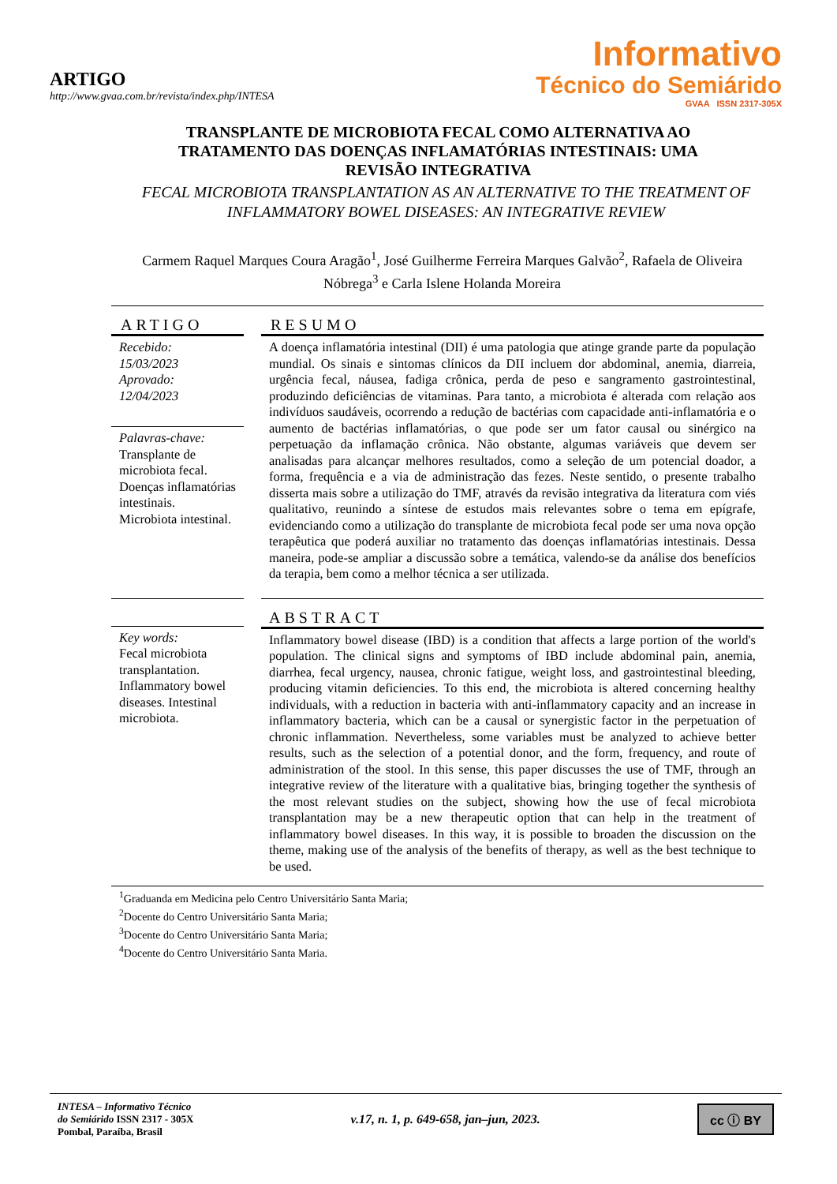ARTIGO
http://www.gvaa.com.br/revista/index.php/INTESA
Informativo
Técnico do Semiárido
GVAA ISSN 2317-305X
TRANSPLANTE DE MICROBIOTA FECAL COMO ALTERNATIVA AO TRATAMENTO DAS DOENÇAS INFLAMATÓRIAS INTESTINAIS: UMA REVISÃO INTEGRATIVA
FECAL MICROBIOTA TRANSPLANTATION AS AN ALTERNATIVE TO THE TREATMENT OF INFLAMMATORY BOWEL DISEASES: AN INTEGRATIVE REVIEW
Carmem Raquel Marques Coura Aragão<sup>1</sup>, José Guilherme Ferreira Marques Galvão<sup>2</sup>, Rafaela de Oliveira Nóbrega<sup>3</sup> e Carla Islene Holanda Moreira
ARTIGO
Recebido:
15/03/2023
Aprovado:
12/04/2023
Palavras-chave:
Transplante de microbiota fecal. Doenças inflamatórias intestinais. Microbiota intestinal.
RESUMO
A doença inflamatória intestinal (DII) é uma patologia que atinge grande parte da população mundial. Os sinais e sintomas clínicos da DII incluem dor abdominal, anemia, diarreia, urgência fecal, náusea, fadiga crônica, perda de peso e sangramento gastrointestinal, produzindo deficiências de vitaminas. Para tanto, a microbiota é alterada com relação aos indivíduos saudáveis, ocorrendo a redução de bactérias com capacidade anti-inflamatória e o aumento de bactérias inflamatórias, o que pode ser um fator causal ou sinérgico na perpetuação da inflamação crônica. Não obstante, algumas variáveis que devem ser analisadas para alcançar melhores resultados, como a seleção de um potencial doador, a forma, frequência e a via de administração das fezes. Neste sentido, o presente trabalho disserta mais sobre a utilização do TMF, através da revisão integrativa da literatura com viés qualitativo, reunindo a síntese de estudos mais relevantes sobre o tema em epígrafe, evidenciando como a utilização do transplante de microbiota fecal pode ser uma nova opção terapêutica que poderá auxiliar no tratamento das doenças inflamatórias intestinais. Dessa maneira, pode-se ampliar a discussão sobre a temática, valendo-se da análise dos benefícios da terapia, bem como a melhor técnica a ser utilizada.
Key words:
Fecal microbiota transplantation. Inflammatory bowel diseases. Intestinal microbiota.
ABSTRACT
Inflammatory bowel disease (IBD) is a condition that affects a large portion of the world's population. The clinical signs and symptoms of IBD include abdominal pain, anemia, diarrhea, fecal urgency, nausea, chronic fatigue, weight loss, and gastrointestinal bleeding, producing vitamin deficiencies. To this end, the microbiota is altered concerning healthy individuals, with a reduction in bacteria with anti-inflammatory capacity and an increase in inflammatory bacteria, which can be a causal or synergistic factor in the perpetuation of chronic inflammation. Nevertheless, some variables must be analyzed to achieve better results, such as the selection of a potential donor, and the form, frequency, and route of administration of the stool. In this sense, this paper discusses the use of TMF, through an integrative review of the literature with a qualitative bias, bringing together the synthesis of the most relevant studies on the subject, showing how the use of fecal microbiota transplantation may be a new therapeutic option that can help in the treatment of inflammatory bowel diseases. In this way, it is possible to broaden the discussion on the theme, making use of the analysis of the benefits of therapy, as well as the best technique to be used.
<sup>1</sup> Graduanda em Medicina pelo Centro Universitário Santa Maria;
<sup>2</sup> Docente do Centro Universitário Santa Maria;
<sup>3</sup> Docente do Centro Universitário Santa Maria;
<sup>4</sup> Docente do Centro Universitário Santa Maria.
INTESA – Informativo Técnico
do Semiárido ISSN 2317 - 305X
Pombal, Paraíba, Brasil
v.17, n. 1, p. 649-658, jan–jun, 2023.
cc ⓘ BY